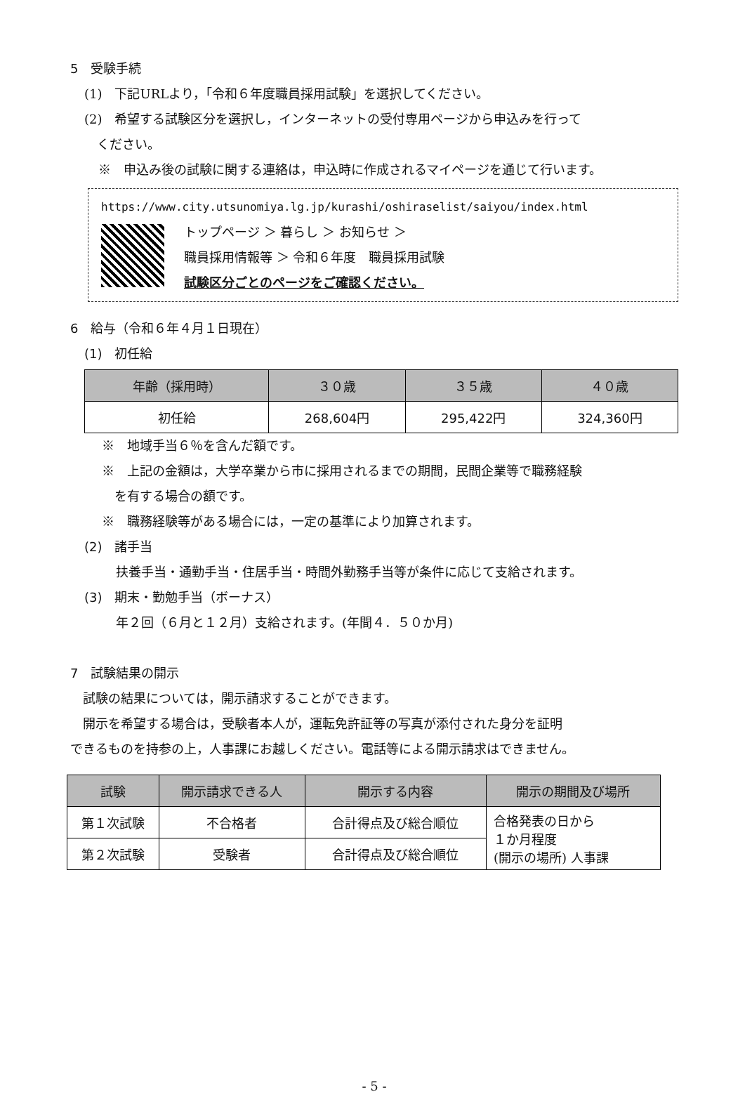5　受験手続
(1)　下記URLより，「令和６年度職員採用試験」を選択してください。
(2)　希望する試験区分を選択し，インターネットの受付専用ページから申込みを行って
　ください。
※　申込み後の試験に関する連絡は，申込時に作成されるマイページを通じて行います。
https://www.city.utsunomiya.lg.jp/kurashi/oshiraselist/saiyou/index.html
トップページ ＞ 暮らし ＞ お知らせ ＞
職員採用情報等 ＞ 令和６年度　職員採用試験
試験区分ごとのページをご確認ください。
6　給与（令和６年４月１日現在）
(1)　初任給
| 年齢（採用時） | ３０歳 | ３５歳 | ４０歳 |
| --- | --- | --- | --- |
| 初任給 | 268,604円 | 295,422円 | 324,360円 |
※　地域手当６％を含んだ額です。
※　上記の金額は，大学卒業から市に採用されるまでの期間，民間企業等で職務経験
　を有する場合の額です。
※　職務経験等がある場合には，一定の基準により加算されます。
(2)　諸手当
扶養手当・通勤手当・住居手当・時間外勤務手当等が条件に応じて支給されます。
(3)　期末・勤勉手当（ボーナス）
年２回（６月と１２月）支給されます。(年間４．５０か月)
7　試験結果の開示
　試験の結果については，開示請求することができます。
　開示を希望する場合は，受験者本人が，運転免許証等の写真が添付された身分を証明
できるものを持参の上，人事課にお越しください。電話等による開示請求はできません。
| 試験 | 開示請求できる人 | 開示する内容 | 開示の期間及び場所 |
| --- | --- | --- | --- |
| 第１次試験 | 不合格者 | 合計得点及び総合順位 | 合格発表の日から １か月程度 (開示の場所) 人事課 |
| 第２次試験 | 受験者 | 合計得点及び総合順位 | |
- 5 -